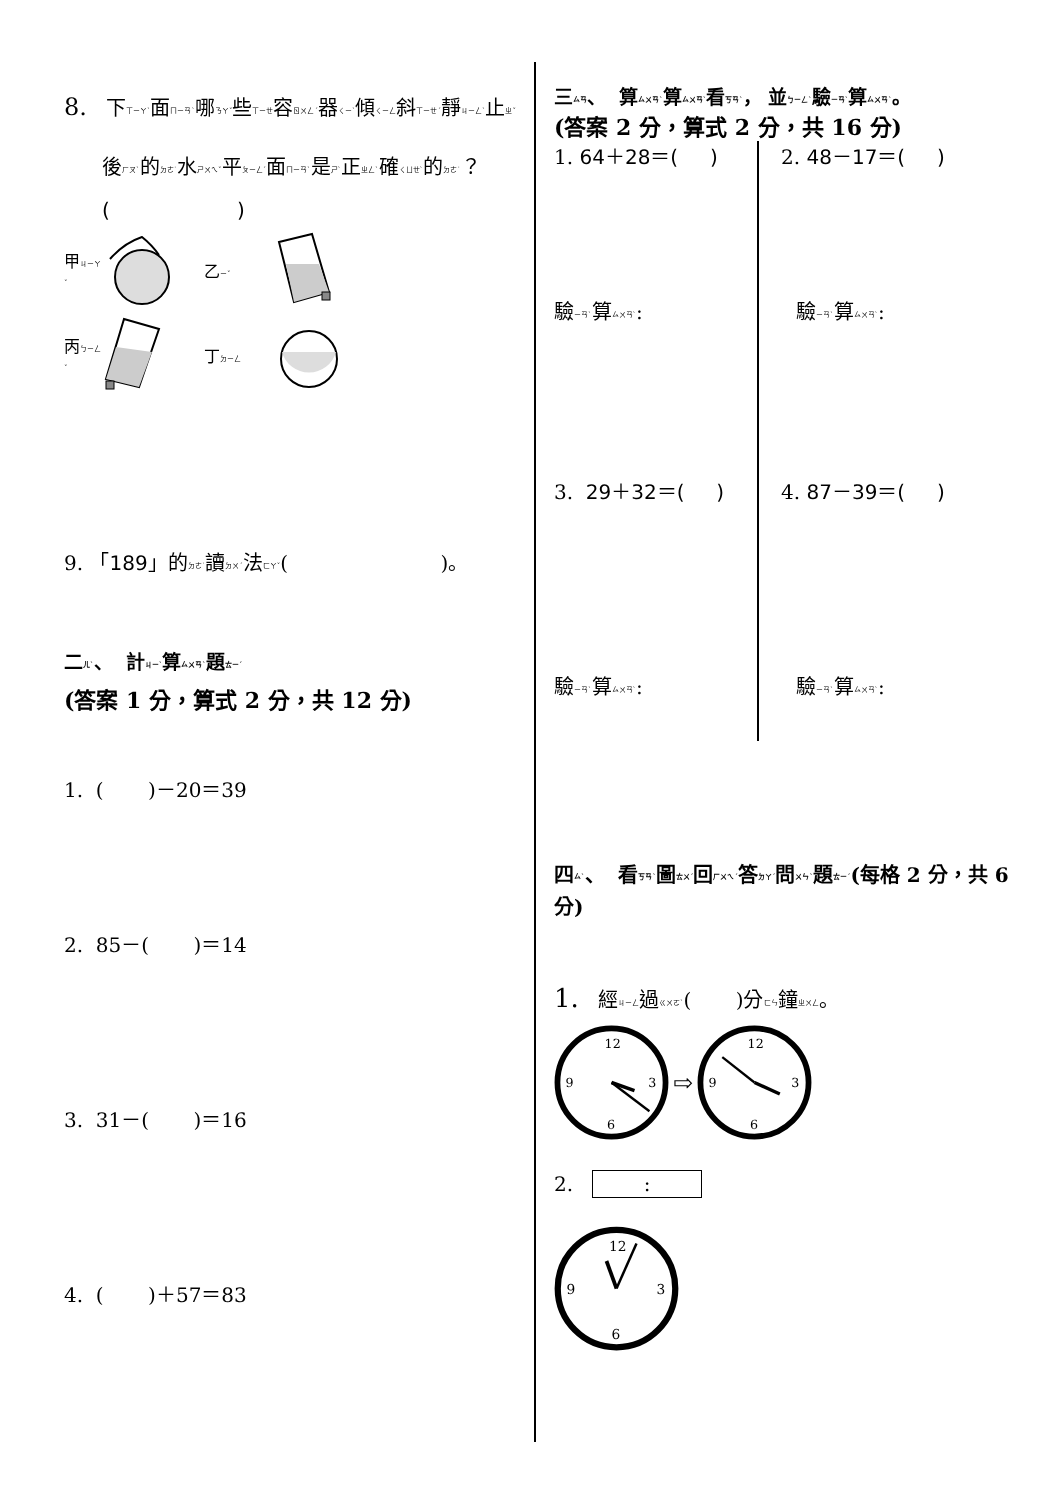8. 下ㄒㄧㄚˋ面ㄇㄧㄢˋ哪ㄋㄚˇ些ㄒㄧㄝ容ㄖㄨㄥˊ器ㄑㄧˋ傾ㄑㄧㄥ斜ㄒㄧㄝˊ靜ㄐㄧㄥˋ止ㄓˇ
後ㄏㄡˋ的ㄉㄜ˙水ㄕㄨㄟˇ平ㄆㄧㄥˊ面ㄇㄧㄢˋ是ㄕˋ正ㄓㄥˋ確ㄑㄩㄝˋ的ㄉㄜ˙？
( )
甲ㄐㄧㄚˇ 乙ㄧˇ
丙ㄅㄧㄥˇ 丁ㄉㄧㄥ
9. 「189」的ㄉㄜ˙讀ㄉㄨˊ法ㄈㄚˇ( )。
二ㄦˋ、 計ㄐㄧˋ算ㄙㄨㄢˋ題ㄊㄧˊ
(答案 1 分，算式 2 分，共 12 分)
1. ( )－20＝39
2. 85－( )＝14
3. 31－( )＝16
4. ( )＋57＝83
三ㄙㄢ、 算ㄙㄨㄢˋ算ㄙㄨㄢˋ看ㄎㄢˋ， 並ㄅㄧㄥˋ驗ㄧㄢˋ算ㄙㄨㄢˋ。
(答案 2 分，算式 2 分，共 16 分)
1. 64＋28＝( )
驗ㄧㄢˋ算ㄙㄨㄢˋ:
3. 29＋32＝( )
驗ㄧㄢˋ算ㄙㄨㄢˋ:
2. 48－17＝( )
驗ㄧㄢˋ算ㄙㄨㄢˋ:
4. 87－39＝( )
驗ㄧㄢˋ算ㄙㄨㄢˋ:
四ㄙˋ、 看ㄎㄢˋ圖ㄊㄨˊ回ㄏㄨㄟˊ答ㄉㄚˊ問ㄨㄣˋ題ㄊㄧˊ(每格 2 分，共 6 分)
1. 經ㄐㄧㄥ過ㄍㄨㄛˋ( )分ㄈㄣ鐘ㄓㄨㄥ。
12
3
6
9
⇨
12
3
6
9
2. :
12
3
6
9